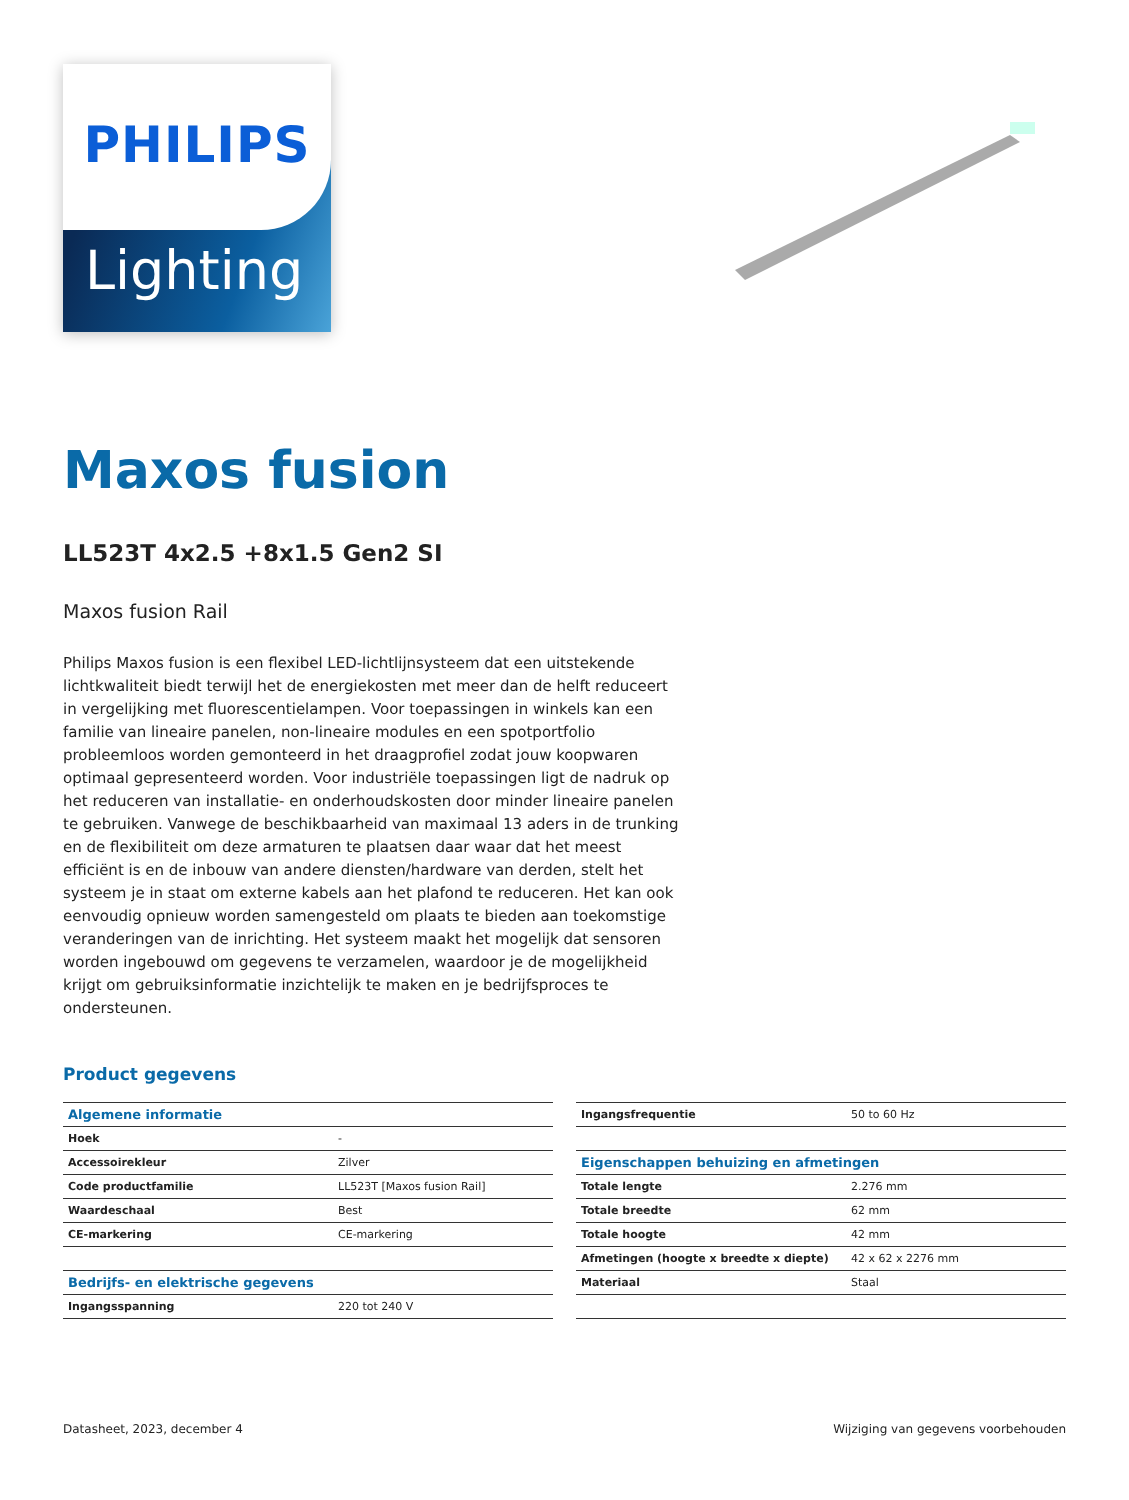PHILIPS
Lighting
Maxos fusion
LL523T 4x2.5 +8x1.5 Gen2 SI
Maxos fusion Rail
Philips Maxos fusion is een flexibel LED-lichtlijnsysteem dat een uitstekende lichtkwaliteit biedt terwijl het de energiekosten met meer dan de helft reduceert in vergelijking met fluorescentielampen. Voor toepassingen in winkels kan een familie van lineaire panelen, non-lineaire modules en een spotportfolio probleemloos worden gemonteerd in het draagprofiel zodat jouw koopwaren optimaal gepresenteerd worden. Voor industriële toepassingen ligt de nadruk op het reduceren van installatie- en onderhoudskosten door minder lineaire panelen te gebruiken. Vanwege de beschikbaarheid van maximaal 13 aders in de trunking en de flexibiliteit om deze armaturen te plaatsen daar waar dat het meest efficiënt is en de inbouw van andere diensten/hardware van derden, stelt het systeem je in staat om externe kabels aan het plafond te reduceren. Het kan ook eenvoudig opnieuw worden samengesteld om plaats te bieden aan toekomstige veranderingen van de inrichting. Het systeem maakt het mogelijk dat sensoren worden ingebouwd om gegevens te verzamelen, waardoor je de mogelijkheid krijgt om gebruiksinformatie inzichtelijk te maken en je bedrijfsproces te ondersteunen.
Product gegevens
| Algemene informatie | |
| --- | --- |
| Hoek | - |
| Accessoirekleur | Zilver |
| Code productfamilie | LL523T [Maxos fusion Rail] |
| Waardeschaal | Best |
| CE-markering | CE-markering |
| Bedrijfs- en elektrische gegevens | |
| Ingangsspanning | 220 tot 240 V |
| Ingangsfrequentie | 50 to 60 Hz |
| Eigenschappen behuizing en afmetingen | |
| Totale lengte | 2.276 mm |
| Totale breedte | 62 mm |
| Totale hoogte | 42 mm |
| Afmetingen (hoogte x breedte x diepte) | 42 x 62 x 2276 mm |
| Materiaal | Staal |
Datasheet, 2023, december 4 Wijziging van gegevens voorbehouden